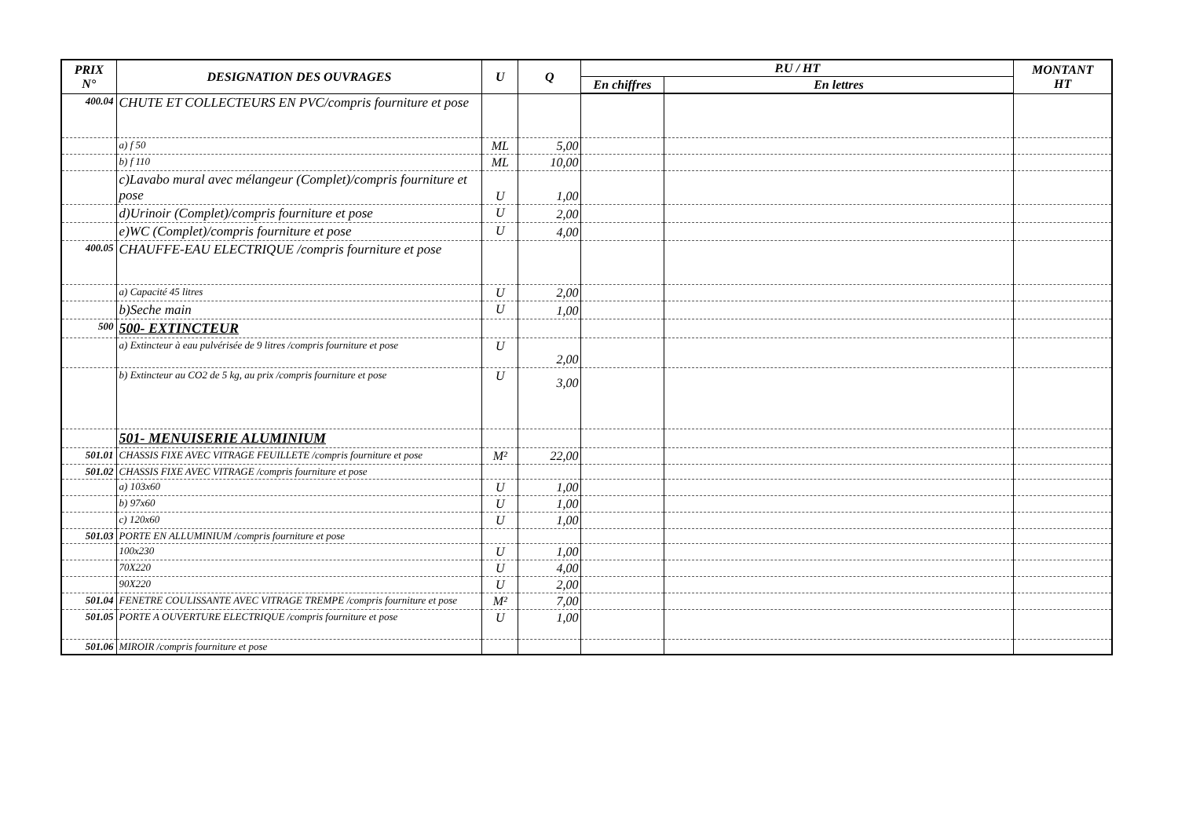| PRIX N° | DESIGNATION DES OUVRAGES | U | Q | P.U / HT | | MONTANT HT |
| --- | --- | --- | --- | --- | --- | --- |
| | | | | En chiffres | En lettres | |
| 400.04 | CHUTE ET COLLECTEURS EN PVC/compris fourniture et pose | | | | | |
| | a) f 50 | ML | 5,00 | | | |
| | b) f 110 | ML | 10,00 | | | |
| | c)Lavabo mural avec mélangeur (Complet)/compris fourniture et pose | U | 1,00 | | | |
| | d)Urinoir (Complet)/compris fourniture et pose | U | 2,00 | | | |
| | e)WC (Complet)/compris fourniture et pose | U | 4,00 | | | |
| 400.05 | CHAUFFE-EAU ELECTRIQUE /compris fourniture et pose | | | | | |
| | a) Capacité 45 litres | U | 2,00 | | | |
| | b)Seche main | U | 1,00 | | | |
| 500 | 500- EXTINCTEUR | | | | | |
| | a) Extincteur à eau pulvérisée de 9 litres /compris fourniture et pose | U | 2,00 | | | |
| | b) Extincteur au CO2 de 5 kg, au prix /compris fourniture et pose | U | 3,00 | | | |
| | 501- MENUISERIE ALUMINIUM | | | | | |
| 501.01 | CHASSIS FIXE AVEC VITRAGE FEUILLETE /compris fourniture et pose | M² | 22,00 | | | |
| 501.02 | CHASSIS FIXE AVEC VITRAGE /compris fourniture et pose | | | | | |
| | a) 103x60 | U | 1,00 | | | |
| | b) 97x60 | U | 1,00 | | | |
| | c) 120x60 | U | 1,00 | | | |
| 501.03 | PORTE EN ALLUMINIUM /compris fourniture et pose | | | | | |
| | 100x230 | U | 1,00 | | | |
| | 70X220 | U | 4,00 | | | |
| | 90X220 | U | 2,00 | | | |
| 501.04 | FENETRE COULISSANTE AVEC VITRAGE TREMPE /compris fourniture et pose | M² | 7,00 | | | |
| 501.05 | PORTE A OUVERTURE ELECTRIQUE /compris fourniture et pose | U | 1,00 | | | |
| 501.06 | MIROIR /compris fourniture et pose | | | | | |